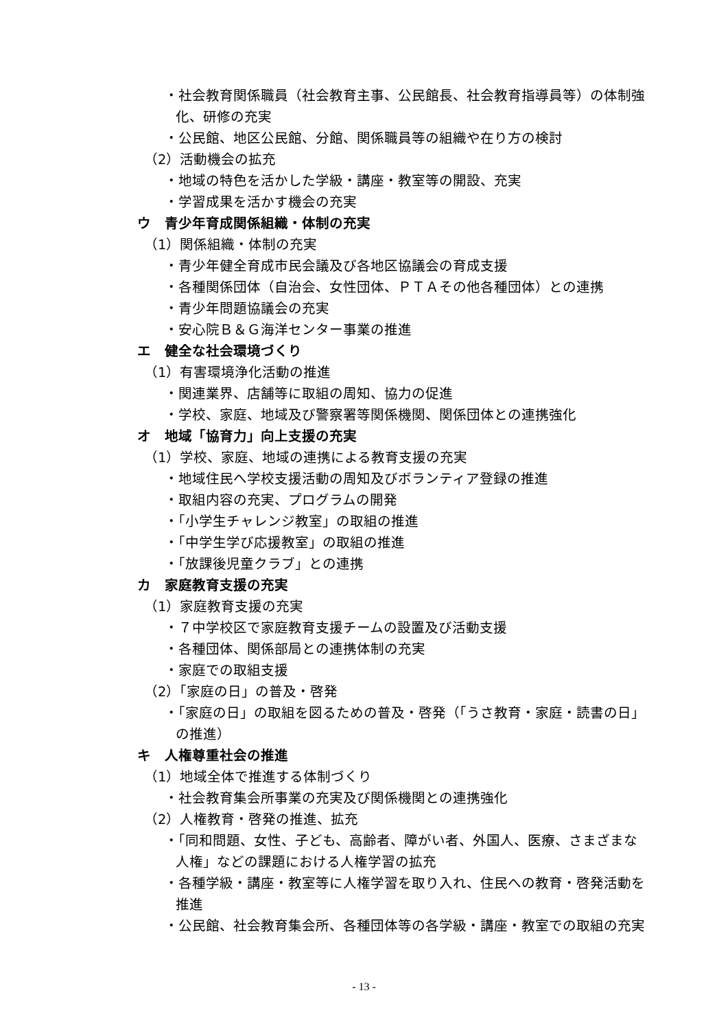・社会教育関係職員（社会教育主事、公民館長、社会教育指導員等）の体制強化、研修の充実
・公民館、地区公民館、分館、関係職員等の組織や在り方の検討
（2）活動機会の拡充
・地域の特色を活かした学級・講座・教室等の開設、充実
・学習成果を活かす機会の充実
ウ　青少年育成関係組織・体制の充実
（1）関係組織・体制の充実
・青少年健全育成市民会議及び各地区協議会の育成支援
・各種関係団体（自治会、女性団体、ＰＴＡその他各種団体）との連携
・青少年問題協議会の充実
・安心院Ｂ＆Ｇ海洋センター事業の推進
エ　健全な社会環境づくり
（1）有害環境浄化活動の推進
・関連業界、店舗等に取組の周知、協力の促進
・学校、家庭、地域及び警察署等関係機関、関係団体との連携強化
オ　地域「協育力」向上支援の充実
（1）学校、家庭、地域の連携による教育支援の充実
・地域住民へ学校支援活動の周知及びボランティア登録の推進
・取組内容の充実、プログラムの開発
・「小学生チャレンジ教室」の取組の推進
・「中学生学び応援教室」の取組の推進
・「放課後児童クラブ」との連携
カ　家庭教育支援の充実
（1）家庭教育支援の充実
・７中学校区で家庭教育支援チームの設置及び活動支援
・各種団体、関係部局との連携体制の充実
・家庭での取組支援
（2）「家庭の日」の普及・啓発
・「家庭の日」の取組を図るための普及・啓発（「うさ教育・家庭・読書の日」の推進）
キ　人権尊重社会の推進
（1）地域全体で推進する体制づくり
・社会教育集会所事業の充実及び関係機関との連携強化
（2）人権教育・啓発の推進、拡充
・「同和問題、女性、子ども、高齢者、障がい者、外国人、医療、さまざまな人権」などの課題における人権学習の拡充
・各種学級・講座・教室等に人権学習を取り入れ、住民への教育・啓発活動を推進
・公民館、社会教育集会所、各種団体等の各学級・講座・教室での取組の充実
- 13 -